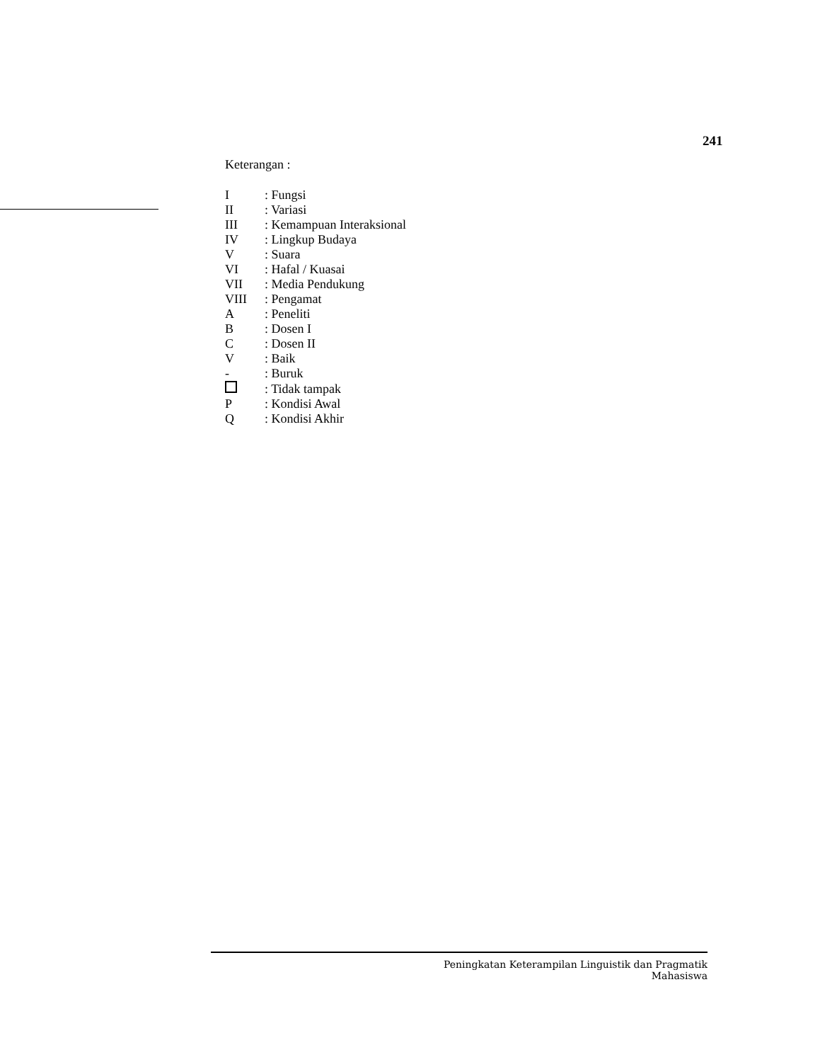241
Keterangan :
| I | : Fungsi |
| II | : Variasi |
| III | : Kemampuan Interaksional |
| IV | : Lingkup Budaya |
| V | : Suara |
| VI | : Hafal / Kuasai |
| VII | : Media Pendukung |
| VIII | : Pengamat |
| A | : Peneliti |
| B | : Dosen I |
| C | : Dosen II |
| V | : Baik |
| - | : Buruk |
| | : Tidak tampak |
| P | : Kondisi Awal |
| Q | : Kondisi Akhir |
Peningkatan Keterampilan Linguistik dan Pragmatik Mahasiswa